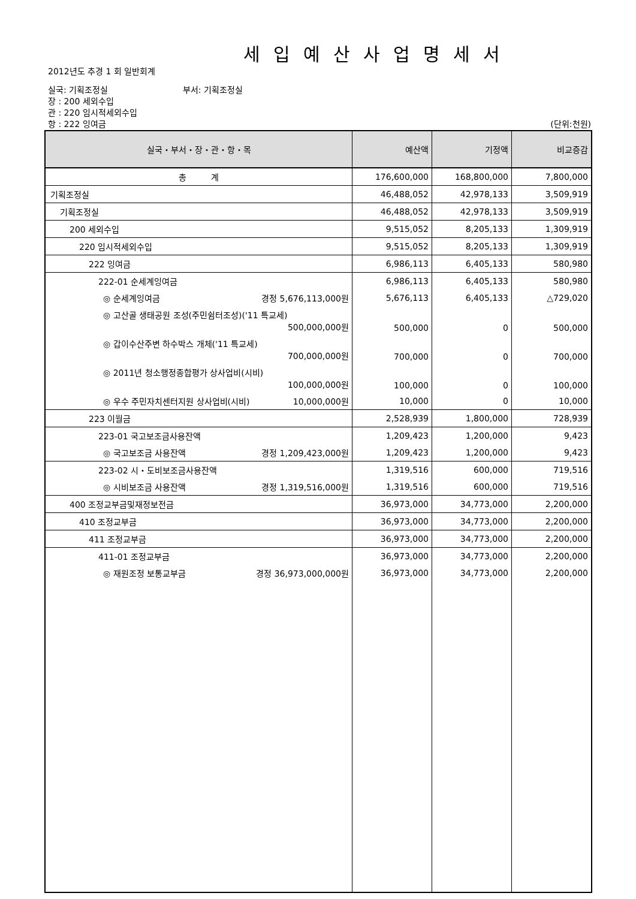세입예산사업명세서
2012년도 추경 1 회 일반회계
실국: 기획조정실 부서: 기획조정실
장 : 200 세외수입
관 : 220 임시적세외수입
항 : 222 잉여금 (단위:천원)
| 실국・부서・장・관・항・목 | 예산액 | 기정액 | 비교증감 |
| --- | --- | --- | --- |
| 총 계 | 176,600,000 | 168,800,000 | 7,800,000 |
| 기획조정실 | 46,488,052 | 42,978,133 | 3,509,919 |
| 기획조정실 | 46,488,052 | 42,978,133 | 3,509,919 |
| 200 세외수입 | 9,515,052 | 8,205,133 | 1,309,919 |
| 220 임시적세외수입 | 9,515,052 | 8,205,133 | 1,309,919 |
| 222 잉여금 | 6,986,113 | 6,405,133 | 580,980 |
| 222-01 순세계잉여금 | 6,986,113 | 6,405,133 | 580,980 |
| ◎ 순세계잉여금 경정 5,676,113,000원 | 5,676,113 | 6,405,133 | △729,020 |
| ◎ 고산골 생태공원 조성(주민쉼터조성)('11 특교세) 500,000,000원 | 500,000 | 0 | 500,000 |
| ◎ 갑이수산주변 하수박스 개체('11 특교세) 700,000,000원 | 700,000 | 0 | 700,000 |
| ◎ 2011년 청소행정종합평가 상사업비(시비) 100,000,000원 | 100,000 | 0 | 100,000 |
| ◎ 우수 주민자치센터지원 상사업비(시비) 10,000,000원 | 10,000 | 0 | 10,000 |
| 223 이월금 | 2,528,939 | 1,800,000 | 728,939 |
| 223-01 국고보조금사용잔액 | 1,209,423 | 1,200,000 | 9,423 |
| ◎ 국고보조금 사용잔액 경정 1,209,423,000원 | 1,209,423 | 1,200,000 | 9,423 |
| 223-02 시・도비보조금사용잔액 | 1,319,516 | 600,000 | 719,516 |
| ◎ 시비보조금 사용잔액 경정 1,319,516,000원 | 1,319,516 | 600,000 | 719,516 |
| 400 조정교부금및재정보전금 | 36,973,000 | 34,773,000 | 2,200,000 |
| 410 조정교부금 | 36,973,000 | 34,773,000 | 2,200,000 |
| 411 조정교부금 | 36,973,000 | 34,773,000 | 2,200,000 |
| 411-01 조정교부금 | 36,973,000 | 34,773,000 | 2,200,000 |
| ◎ 재원조정 보통교부금 경정 36,973,000,000원 | 36,973,000 | 34,773,000 | 2,200,000 |